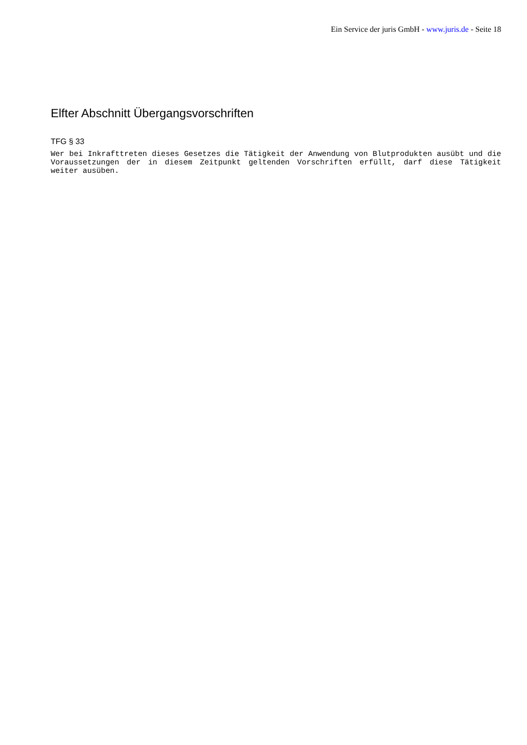Ein Service der juris GmbH - www.juris.de - Seite 18
Elfter Abschnitt Übergangsvorschriften
TFG § 33
Wer bei Inkrafttreten dieses Gesetzes die Tätigkeit der Anwendung von Blutprodukten ausübt und die Voraussetzungen der in diesem Zeitpunkt geltenden Vorschriften erfüllt, darf diese Tätigkeit weiter ausüben.